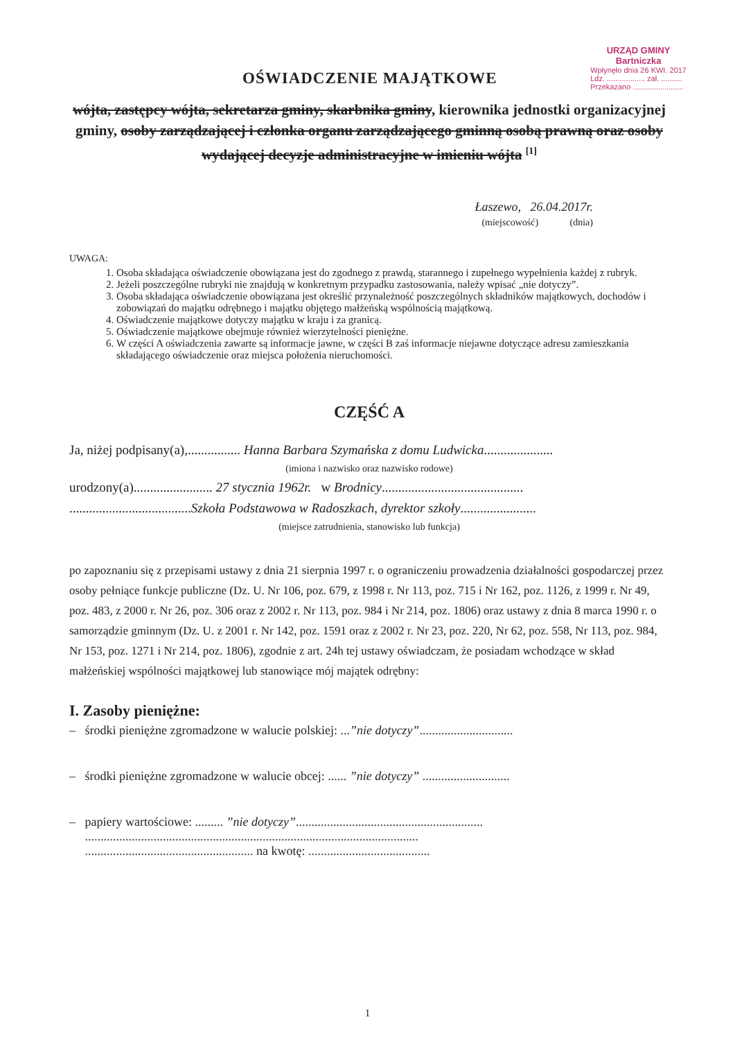OŚWIADCZENIE MAJĄTKOWE
URZĄD GMINY
Bartniczka
Wpłynęło dnia 26 KWI. 2017
Ldz. .................. zał. ..........
Przekazano ........................
wójta, zastępcy wójta, sekretarza gminy, skarbnika gminy, kierownika jednostki organizacyjnej gminy, osoby zarządzającej i członka organu zarządzającego gminną osobą prawną oraz osoby wydającej decyzje administracyjne w imieniu wójta <sup>[1]</sup>
Łaszewo, 26.04.2017r.
(miejscowość) (dnia)
UWAGA:
1. Osoba składająca oświadczenie obowiązana jest do zgodnego z prawdą, starannego i zupełnego wypełnienia każdej z rubryk.
2. Jeżeli poszczególne rubryki nie znajdują w konkretnym przypadku zastosowania, należy wpisać „nie dotyczy”.
3. Osoba składająca oświadczenie obowiązana jest określić przynależność poszczególnych składników majątkowych, dochodów i zobowiązań do majątku odrębnego i majątku objętego małżeńską wspólnością majątkową.
4. Oświadczenie majątkowe dotyczy majątku w kraju i za granicą.
5. Oświadczenie majątkowe obejmuje również wierzytelności pieniężne.
6. W części A oświadczenia zawarte są informacje jawne, w części B zaś informacje niejawne dotyczące adresu zamieszkania składającego oświadczenie oraz miejsca położenia nieruchomości.
CZĘŚĆ A
Ja, niżej podpisany(a),................ Hanna Barbara Szymańska z domu Ludwicka.....................
(imiona i nazwisko oraz nazwisko rodowe)
urodzony(a)........................ 27 stycznia 1962r. w Brodnicy...........................................
.....................................Szkoła Podstawowa w Radoszkach, dyrektor szkoły.......................
(miejsce zatrudnienia, stanowisko lub funkcja)
po zapoznaniu się z przepisami ustawy z dnia 21 sierpnia 1997 r. o ograniczeniu prowadzenia działalności gospodarczej przez osoby pełniące funkcje publiczne (Dz. U. Nr 106, poz. 679, z 1998 r. Nr 113, poz. 715 i Nr 162, poz. 1126, z 1999 r. Nr 49, poz. 483, z 2000 r. Nr 26, poz. 306 oraz z 2002 r. Nr 113, poz. 984 i Nr 214, poz. 1806) oraz ustawy z dnia 8 marca 1990 r. o samorządzie gminnym (Dz. U. z 2001 r. Nr 142, poz. 1591 oraz z 2002 r. Nr 23, poz. 220, Nr 62, poz. 558, Nr 113, poz. 984, Nr 153, poz. 1271 i Nr 214, poz. 1806), zgodnie z art. 24h tej ustawy oświadczam, że posiadam wchodzące w skład małżeńskiej wspólności majątkowej lub stanowiące mój majątek odrębny:
I. Zasoby pieniężne:
– środki pieniężne zgromadzone w walucie polskiej: ...”nie dotyczy”..............................
– środki pieniężne zgromadzone w walucie obcej: ...... ”nie dotyczy” ............................
– papiery wartościowe: ......... ”nie dotyczy”............................................................
...........................................................................................................
...................................................... na kwotę: .......................................
1